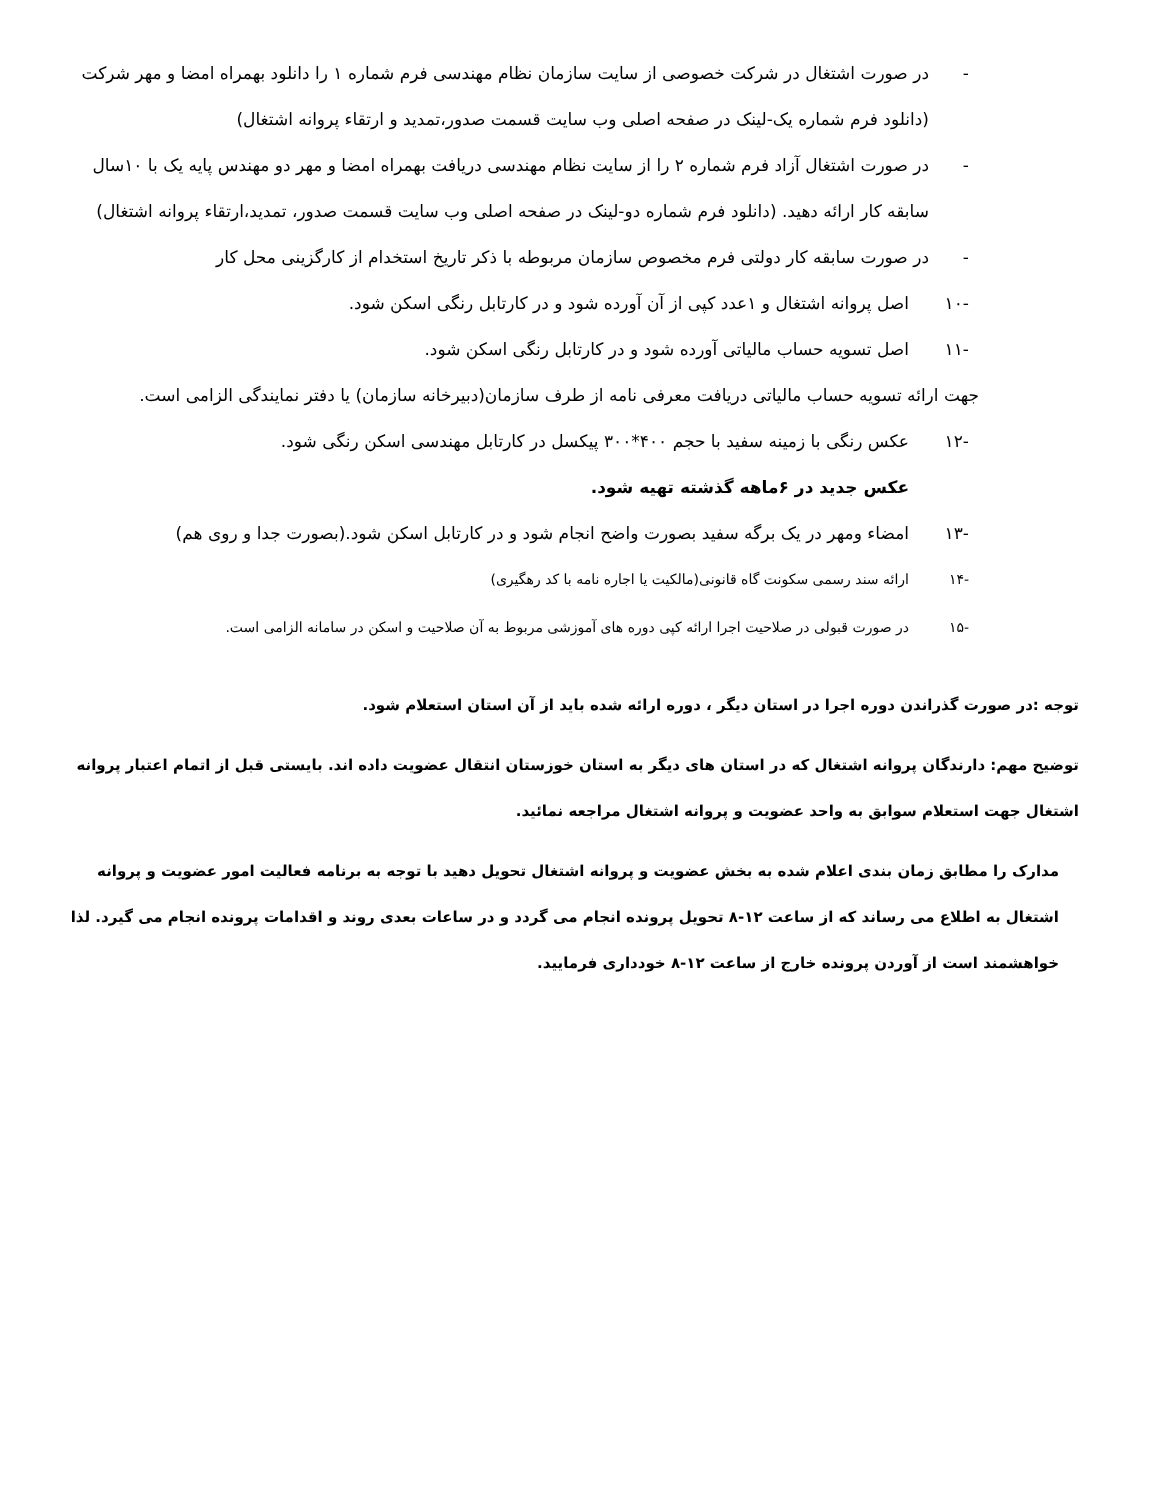- در صورت اشتغال در شرکت خصوصی از سایت سازمان نظام مهندسی فرم شماره ۱ را دانلود بهمراه امضا و مهر شرکت (دانلود فرم شماره یک-لینک در صفحه اصلی وب سایت قسمت صدور،تمدید و ارتقاء پروانه اشتغال)
- در صورت اشتغال آزاد فرم شماره ۲ را از سایت نظام مهندسی دریافت بهمراه امضا و مهر دو مهندس پایه یک با ۱۰سال سابقه کار ارائه دهید. (دانلود فرم شماره دو-لینک در صفحه اصلی وب سایت قسمت صدور، تمدید،ارتقاء پروانه اشتغال)
- در صورت سابقه کار دولتی فرم مخصوص سازمان مربوطه با ذکر تاریخ استخدام از کارگزینی محل کار
-۱۰ اصل پروانه اشتغال و ۱عدد کپی از آن آورده شود و در کارتابل رنگی اسکن شود.
-۱۱ اصل تسویه حساب مالیاتی آورده شود و در کارتابل رنگی اسکن شود.
جهت ارائه تسویه حساب مالیاتی دریافت معرفی نامه از طرف سازمان(دبیرخانه سازمان) یا دفتر نمایندگی الزامی است.
-۱۲ عکس رنگی با زمینه سفید با حجم ۴۰۰*۳۰۰ پیکسل در کارتابل مهندسی اسکن رنگی شود.
عکس جدید در ۶ماهه گذشته تهیه شود.
-۱۳ امضاء ومهر در یک برگه سفید بصورت واضح انجام شود و در کارتابل اسکن شود.(بصورت جدا و روی هم)
-۱۴ ارائه سند رسمی سکونت گاه قانونی(مالکیت یا اجاره نامه با کد رهگیری)
-۱۵ در صورت قبولی در صلاحیت اجرا ارائه کپی دوره های آموزشی مربوط به آن صلاحیت و اسکن در سامانه الزامی است.
توجه :در صورت گذراندن دوره اجرا در استان دیگر ، دوره ارائه شده باید از آن استان استعلام شود.
توضیح مهم: دارندگان پروانه اشتغال که در استان های دیگر به استان خوزستان انتقال عضویت داده اند. بایستی قبل از اتمام اعتبار پروانه اشتغال جهت استعلام سوابق به واحد عضویت و پروانه اشتغال مراجعه نمائید.
مدارک را مطابق زمان بندی اعلام شده به بخش عضویت و پروانه اشتغال تحویل دهید با توجه به برنامه فعالیت امور عضویت و پروانه اشتغال به اطلاع می رساند که از ساعت ۱۲-۸ تحویل پرونده انجام می گردد و در ساعات بعدی روند و اقدامات پرونده انجام می گیرد. لذا خواهشمند است از آوردن پرونده خارج از ساعت ۱۲-۸ خودداری فرمایید.